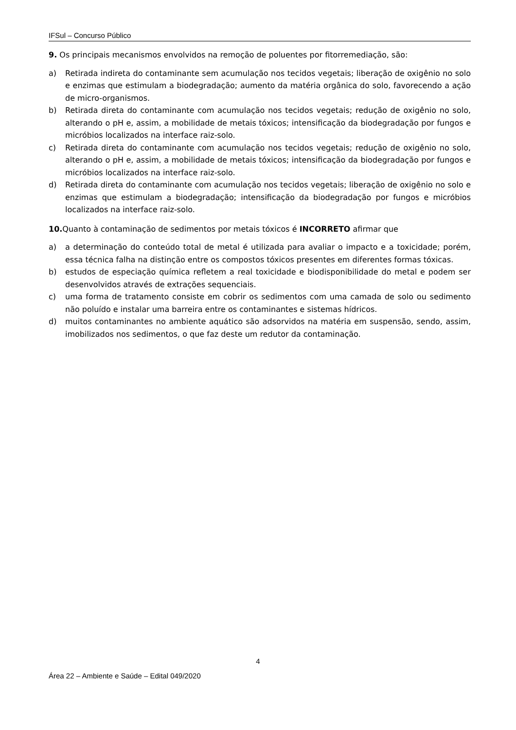IFSul – Concurso Público
9. Os principais mecanismos envolvidos na remoção de poluentes por fitorremediação, são:
a) Retirada indireta do contaminante sem acumulação nos tecidos vegetais; liberação de oxigênio no solo e enzimas que estimulam a biodegradação; aumento da matéria orgânica do solo, favorecendo a ação de micro-organismos.
b) Retirada direta do contaminante com acumulação nos tecidos vegetais; redução de oxigênio no solo, alterando o pH e, assim, a mobilidade de metais tóxicos; intensificação da biodegradação por fungos e micróbios localizados na interface raiz-solo.
c) Retirada direta do contaminante com acumulação nos tecidos vegetais; redução de oxigênio no solo, alterando o pH e, assim, a mobilidade de metais tóxicos; intensificação da biodegradação por fungos e micróbios localizados na interface raiz-solo.
d) Retirada direta do contaminante com acumulação nos tecidos vegetais; liberação de oxigênio no solo e enzimas que estimulam a biodegradação; intensificação da biodegradação por fungos e micróbios localizados na interface raiz-solo.
10. Quanto à contaminação de sedimentos por metais tóxicos é INCORRETO afirmar que
a) a determinação do conteúdo total de metal é utilizada para avaliar o impacto e a toxicidade; porém, essa técnica falha na distinção entre os compostos tóxicos presentes em diferentes formas tóxicas.
b) estudos de especiação química refletem a real toxicidade e biodisponibilidade do metal e podem ser desenvolvidos através de extrações sequenciais.
c) uma forma de tratamento consiste em cobrir os sedimentos com uma camada de solo ou sedimento não poluído e instalar uma barreira entre os contaminantes e sistemas hídricos.
d) muitos contaminantes no ambiente aquático são adsorvidos na matéria em suspensão, sendo, assim, imobilizados nos sedimentos, o que faz deste um redutor da contaminação.
4
Área 22 – Ambiente e Saúde – Edital 049/2020